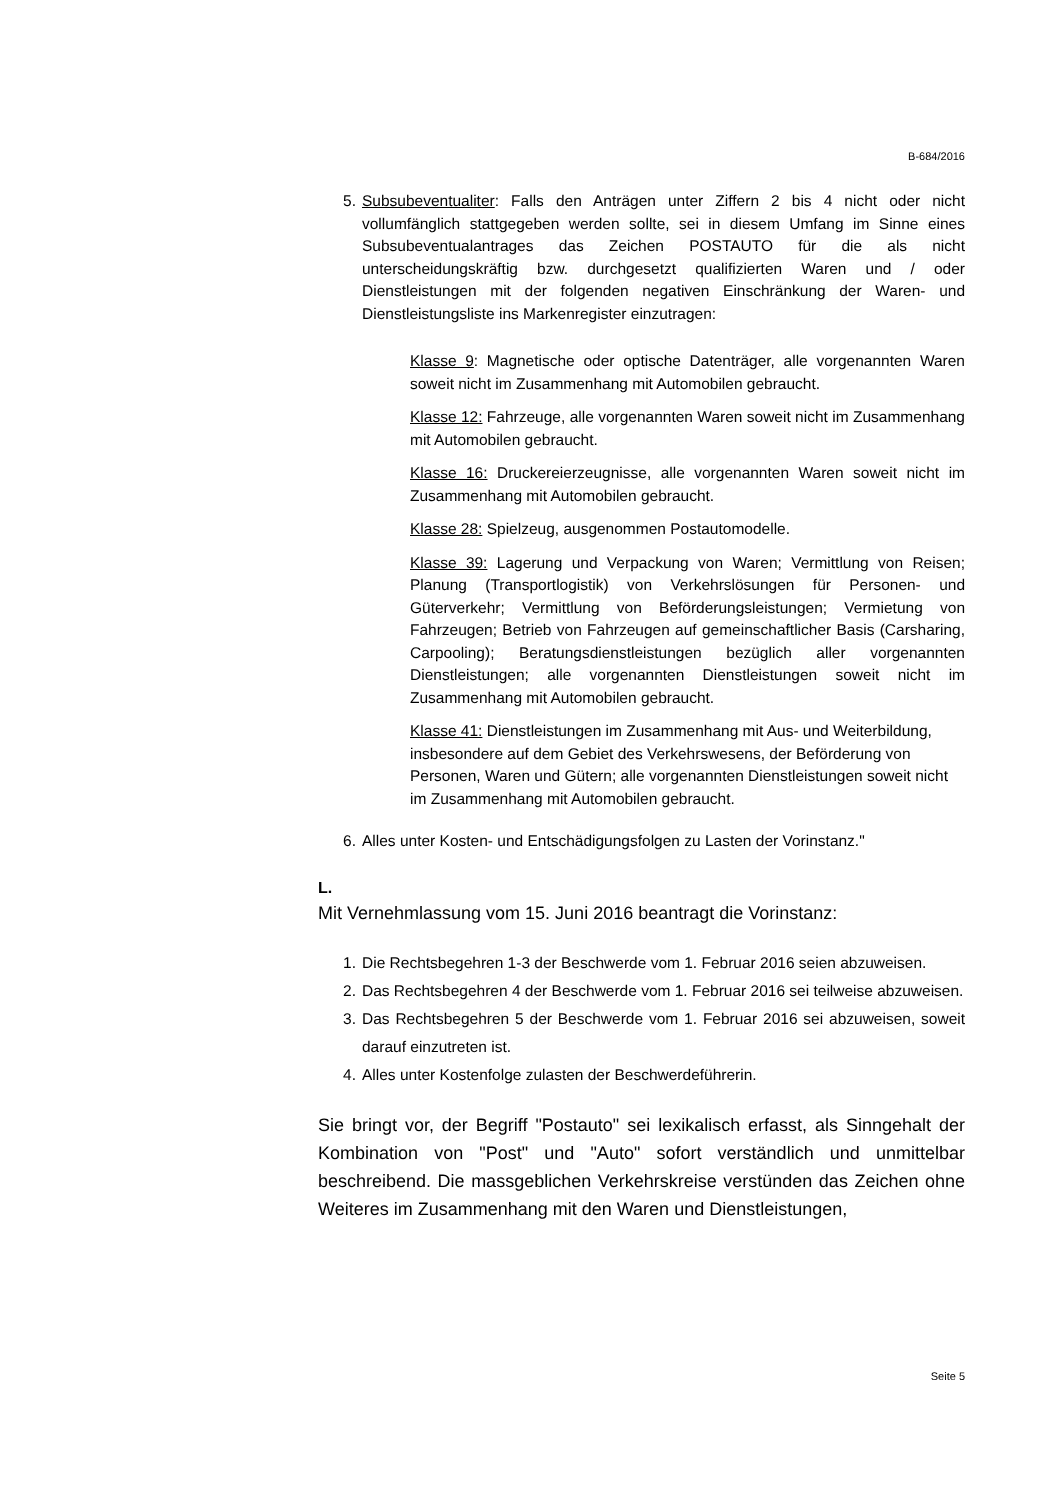B-684/2016
5. Subsubeventualiter: Falls den Anträgen unter Ziffern 2 bis 4 nicht oder nicht vollumfänglich stattgegeben werden sollte, sei in diesem Umfang im Sinne eines Subsubeventualantrages das Zeichen POSTAUTO für die als nicht unterscheidungskräftig bzw. durchgesetzt qualifizierten Waren und / oder Dienstleistungen mit der folgenden negativen Einschränkung der Waren- und Dienstleistungsliste ins Markenregister einzutragen:
Klasse 9: Magnetische oder optische Datenträger, alle vorgenannten Waren soweit nicht im Zusammenhang mit Automobilen gebraucht.
Klasse 12: Fahrzeuge, alle vorgenannten Waren soweit nicht im Zusammenhang mit Automobilen gebraucht.
Klasse 16: Druckereierzeugnisse, alle vorgenannten Waren soweit nicht im Zusammenhang mit Automobilen gebraucht.
Klasse 28: Spielzeug, ausgenommen Postautomodelle.
Klasse 39: Lagerung und Verpackung von Waren; Vermittlung von Reisen; Planung (Transportlogistik) von Verkehrslösungen für Personen- und Güterverkehr; Vermittlung von Beförderungsleistungen; Vermietung von Fahrzeugen; Betrieb von Fahrzeugen auf gemeinschaftlicher Basis (Carsharing, Carpooling); Beratungsdienstleistungen bezüglich aller vorgenannten Dienstleistungen; alle vorgenannten Dienstleistungen soweit nicht im Zusammenhang mit Automobilen gebraucht.
Klasse 41: Dienstleistungen im Zusammenhang mit Aus- und Weiterbildung, insbesondere auf dem Gebiet des Verkehrswesens, der Beförderung von Personen, Waren und Gütern; alle vorgenannten Dienstleistungen soweit nicht im Zusammenhang mit Automobilen gebraucht.
6. Alles unter Kosten- und Entschädigungsfolgen zu Lasten der Vorinstanz."
L.
Mit Vernehmlassung vom 15. Juni 2016 beantragt die Vorinstanz:
1. Die Rechtsbegehren 1-3 der Beschwerde vom 1. Februar 2016 seien abzuweisen.
2. Das Rechtsbegehren 4 der Beschwerde vom 1. Februar 2016 sei teilweise abzuweisen.
3. Das Rechtsbegehren 5 der Beschwerde vom 1. Februar 2016 sei abzuweisen, soweit darauf einzutreten ist.
4. Alles unter Kostenfolge zulasten der Beschwerdeführerin.
Sie bringt vor, der Begriff "Postauto" sei lexikalisch erfasst, als Sinngehalt der Kombination von "Post" und "Auto" sofort verständlich und unmittelbar beschreibend. Die massgeblichen Verkehrskreise verstünden das Zeichen ohne Weiteres im Zusammenhang mit den Waren und Dienstleistungen,
Seite 5